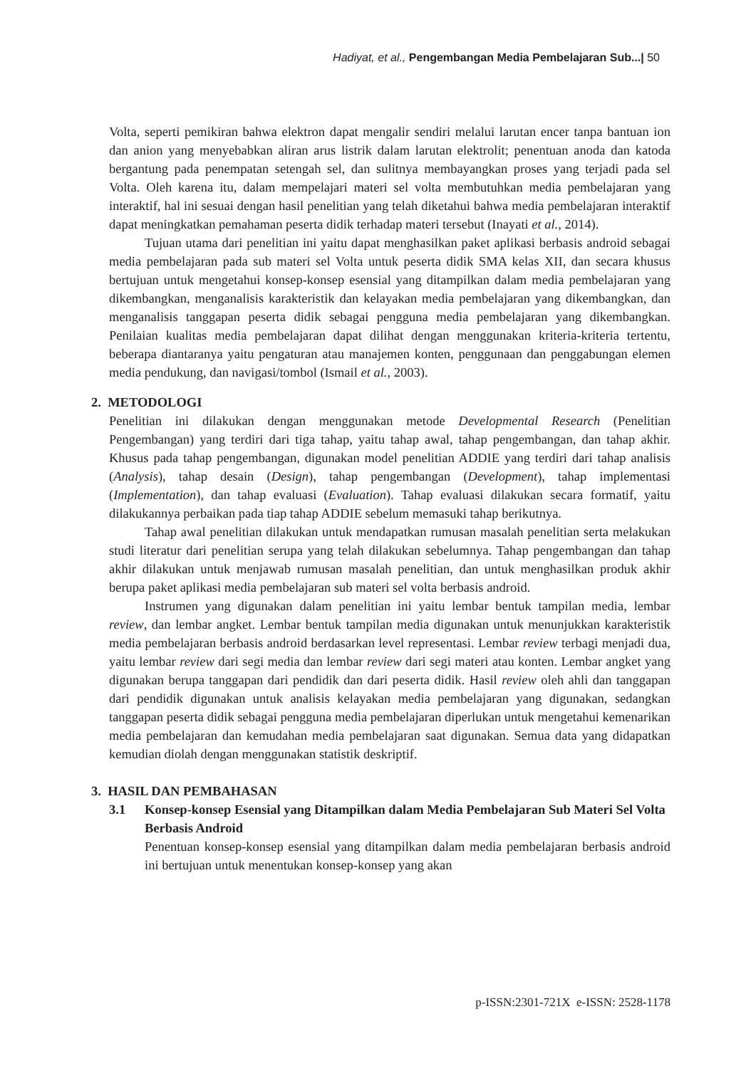Hadiyat, et al., Pengembangan Media Pembelajaran Sub...| 50
Volta, seperti pemikiran bahwa elektron dapat mengalir sendiri melalui larutan encer tanpa bantuan ion dan anion yang menyebabkan aliran arus listrik dalam larutan elektrolit; penentuan anoda dan katoda bergantung pada penempatan setengah sel, dan sulitnya membayangkan proses yang terjadi pada sel Volta. Oleh karena itu, dalam mempelajari materi sel volta membutuhkan media pembelajaran yang interaktif, hal ini sesuai dengan hasil penelitian yang telah diketahui bahwa media pembelajaran interaktif dapat meningkatkan pemahaman peserta didik terhadap materi tersebut (Inayati et al., 2014).
Tujuan utama dari penelitian ini yaitu dapat menghasilkan paket aplikasi berbasis android sebagai media pembelajaran pada sub materi sel Volta untuk peserta didik SMA kelas XII, dan secara khusus bertujuan untuk mengetahui konsep-konsep esensial yang ditampilkan dalam media pembelajaran yang dikembangkan, menganalisis karakteristik dan kelayakan media pembelajaran yang dikembangkan, dan menganalisis tanggapan peserta didik sebagai pengguna media pembelajaran yang dikembangkan. Penilaian kualitas media pembelajaran dapat dilihat dengan menggunakan kriteria-kriteria tertentu, beberapa diantaranya yaitu pengaturan atau manajemen konten, penggunaan dan penggabungan elemen media pendukung, dan navigasi/tombol (Ismail et al., 2003).
2. METODOLOGI
Penelitian ini dilakukan dengan menggunakan metode Developmental Research (Penelitian Pengembangan) yang terdiri dari tiga tahap, yaitu tahap awal, tahap pengembangan, dan tahap akhir. Khusus pada tahap pengembangan, digunakan model penelitian ADDIE yang terdiri dari tahap analisis (Analysis), tahap desain (Design), tahap pengembangan (Development), tahap implementasi (Implementation), dan tahap evaluasi (Evaluation). Tahap evaluasi dilakukan secara formatif, yaitu dilakukannya perbaikan pada tiap tahap ADDIE sebelum memasuki tahap berikutnya.
Tahap awal penelitian dilakukan untuk mendapatkan rumusan masalah penelitian serta melakukan studi literatur dari penelitian serupa yang telah dilakukan sebelumnya. Tahap pengembangan dan tahap akhir dilakukan untuk menjawab rumusan masalah penelitian, dan untuk menghasilkan produk akhir berupa paket aplikasi media pembelajaran sub materi sel volta berbasis android.
Instrumen yang digunakan dalam penelitian ini yaitu lembar bentuk tampilan media, lembar review, dan lembar angket. Lembar bentuk tampilan media digunakan untuk menunjukkan karakteristik media pembelajaran berbasis android berdasarkan level representasi. Lembar review terbagi menjadi dua, yaitu lembar review dari segi media dan lembar review dari segi materi atau konten. Lembar angket yang digunakan berupa tanggapan dari pendidik dan dari peserta didik. Hasil review oleh ahli dan tanggapan dari pendidik digunakan untuk analisis kelayakan media pembelajaran yang digunakan, sedangkan tanggapan peserta didik sebagai pengguna media pembelajaran diperlukan untuk mengetahui kemenarikan media pembelajaran dan kemudahan media pembelajaran saat digunakan. Semua data yang didapatkan kemudian diolah dengan menggunakan statistik deskriptif.
3. HASIL DAN PEMBAHASAN
3.1 Konsep-konsep Esensial yang Ditampilkan dalam Media Pembelajaran Sub Materi Sel Volta Berbasis Android
Penentuan konsep-konsep esensial yang ditampilkan dalam media pembelajaran berbasis android ini bertujuan untuk menentukan konsep-konsep yang akan
p-ISSN:2301-721X e-ISSN: 2528-1178